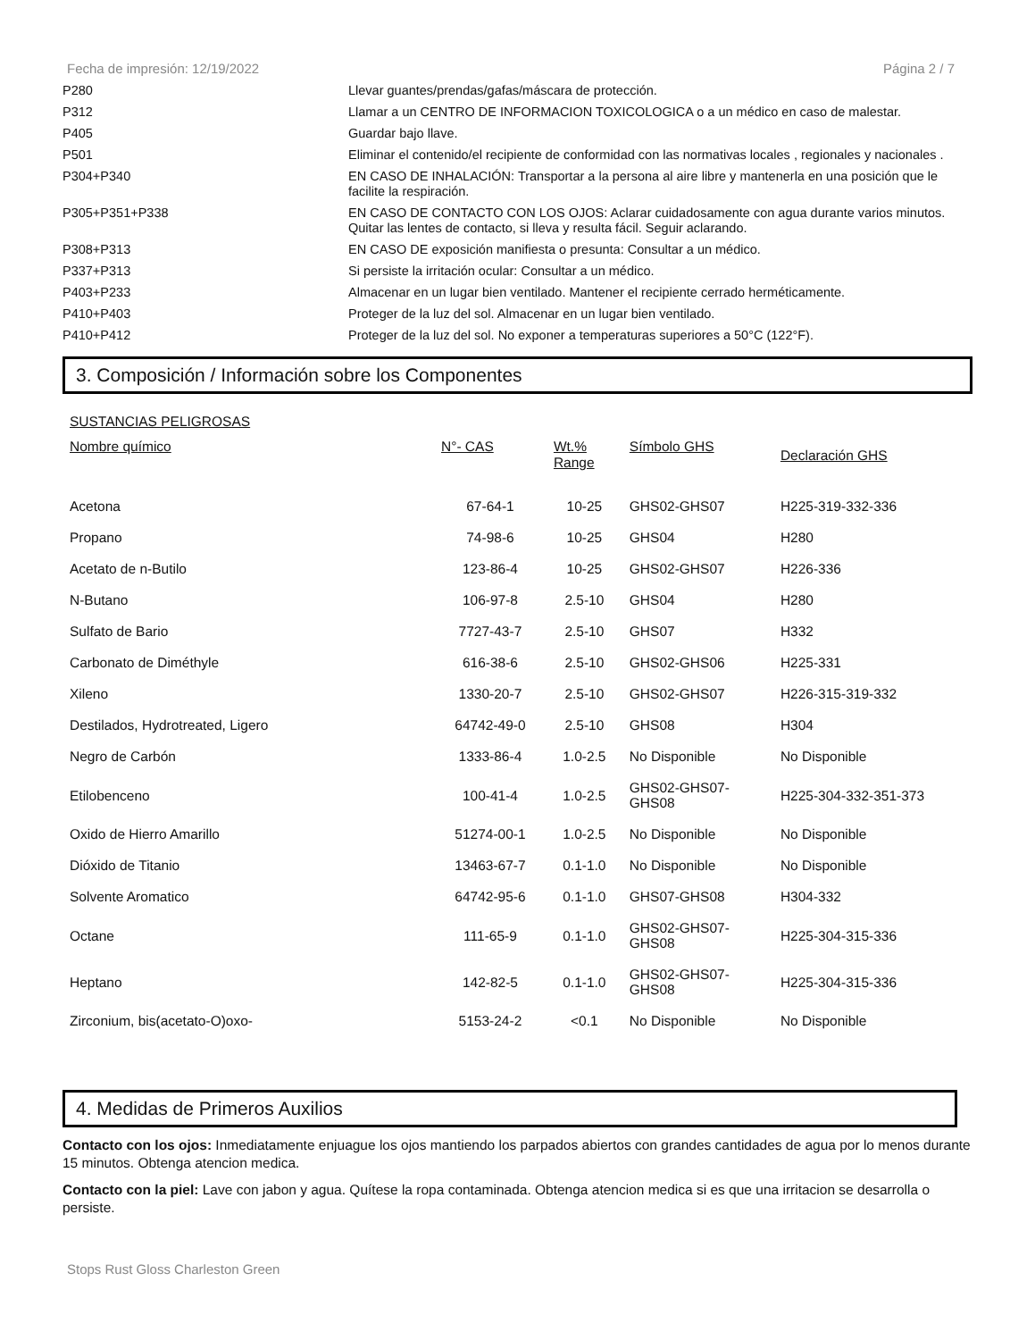Fecha de impresión: 12/19/2022 Página 2 / 7
| P280 | Llevar guantes/prendas/gafas/máscara de protección. |
| P312 | Llamar a un CENTRO DE INFORMACION TOXICOLOGICA o a un médico en caso de malestar. |
| P405 | Guardar bajo llave. |
| P501 | Eliminar el contenido/el recipiente de conformidad con las normativas locales , regionales y nacionales . |
| P304+P340 | EN CASO DE INHALACIÓN: Transportar a la persona al aire libre y mantenerla en una posición que le facilite la respiración. |
| P305+P351+P338 | EN CASO DE CONTACTO CON LOS OJOS: Aclarar cuidadosamente con agua durante varios minutos. Quitar las lentes de contacto, si lleva y resulta fácil. Seguir aclarando. |
| P308+P313 | EN CASO DE exposición manifiesta o presunta: Consultar a un médico. |
| P337+P313 | Si persiste la irritación ocular: Consultar a un médico. |
| P403+P233 | Almacenar en un lugar bien ventilado. Mantener el recipiente cerrado herméticamente. |
| P410+P403 | Proteger de la luz del sol. Almacenar en un lugar bien ventilado. |
| P410+P412 | Proteger de la luz del sol. No exponer a temperaturas superiores a 50°C (122°F). |
3. Composición / Información sobre los Componentes
SUSTANCIAS PELIGROSAS
| Nombre químico | N°- CAS | Wt.% Range | Símbolo GHS | Declaración GHS |
| --- | --- | --- | --- | --- |
| Acetona | 67-64-1 | 10-25 | GHS02-GHS07 | H225-319-332-336 |
| Propano | 74-98-6 | 10-25 | GHS04 | H280 |
| Acetato de n-Butilo | 123-86-4 | 10-25 | GHS02-GHS07 | H226-336 |
| N-Butano | 106-97-8 | 2.5-10 | GHS04 | H280 |
| Sulfato de Bario | 7727-43-7 | 2.5-10 | GHS07 | H332 |
| Carbonato de Diméthyle | 616-38-6 | 2.5-10 | GHS02-GHS06 | H225-331 |
| Xileno | 1330-20-7 | 2.5-10 | GHS02-GHS07 | H226-315-319-332 |
| Destilados, Hydrotreated, Ligero | 64742-49-0 | 2.5-10 | GHS08 | H304 |
| Negro de Carbón | 1333-86-4 | 1.0-2.5 | No Disponible | No Disponible |
| Etilobenceno | 100-41-4 | 1.0-2.5 | GHS02-GHS07- GHS08 | H225-304-332-351-373 |
| Oxido de Hierro Amarillo | 51274-00-1 | 1.0-2.5 | No Disponible | No Disponible |
| Dióxido de Titanio | 13463-67-7 | 0.1-1.0 | No Disponible | No Disponible |
| Solvente Aromatico | 64742-95-6 | 0.1-1.0 | GHS07-GHS08 | H304-332 |
| Octane | 111-65-9 | 0.1-1.0 | GHS02-GHS07- GHS08 | H225-304-315-336 |
| Heptano | 142-82-5 | 0.1-1.0 | GHS02-GHS07- GHS08 | H225-304-315-336 |
| Zirconium, bis(acetato-O)oxo- | 5153-24-2 | <0.1 | No Disponible | No Disponible |
4. Medidas de Primeros Auxilios
Contacto con los ojos: Inmediatamente enjuague los ojos mantiendo los parpados abiertos con grandes cantidades de agua por lo menos durante 15 minutos. Obtenga atencion medica.
Contacto con la piel: Lave con jabon y agua. Quítese la ropa contaminada. Obtenga atencion medica si es que una irritacion se desarrolla o persiste.
Stops Rust Gloss Charleston Green